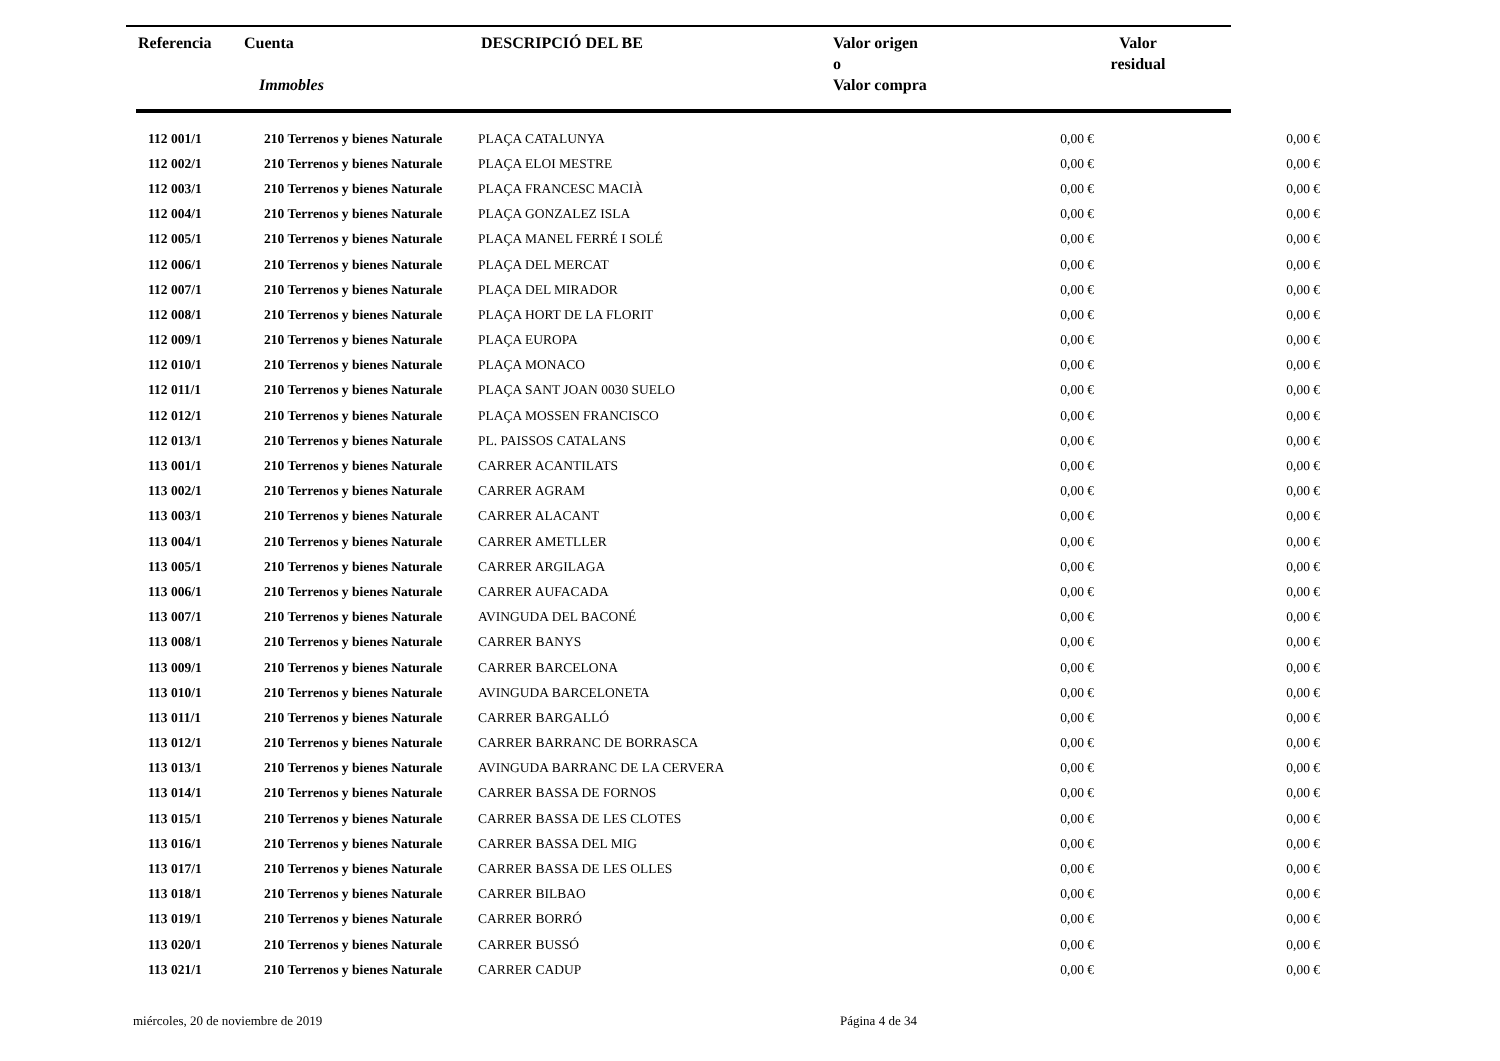| Referencia | Cuenta Immobles | DESCRIPCIÓ DEL BE | Valor origen o Valor compra | Valor residual |
| 112 001/1 | 210 Terrenos y bienes Naturale | PLAÇA CATALUNYA | 0,00 € | 0,00 € |
| 112 002/1 | 210 Terrenos y bienes Naturale | PLAÇA ELOI MESTRE | 0,00 € | 0,00 € |
| 112 003/1 | 210 Terrenos y bienes Naturale | PLAÇA FRANCESC MACIÀ | 0,00 € | 0,00 € |
| 112 004/1 | 210 Terrenos y bienes Naturale | PLAÇA GONZALEZ ISLA | 0,00 € | 0,00 € |
| 112 005/1 | 210 Terrenos y bienes Naturale | PLAÇA MANEL FERRÉ I SOLÉ | 0,00 € | 0,00 € |
| 112 006/1 | 210 Terrenos y bienes Naturale | PLAÇA DEL MERCAT | 0,00 € | 0,00 € |
| 112 007/1 | 210 Terrenos y bienes Naturale | PLAÇA DEL MIRADOR | 0,00 € | 0,00 € |
| 112 008/1 | 210 Terrenos y bienes Naturale | PLAÇA HORT DE LA FLORIT | 0,00 € | 0,00 € |
| 112 009/1 | 210 Terrenos y bienes Naturale | PLAÇA EUROPA | 0,00 € | 0,00 € |
| 112 010/1 | 210 Terrenos y bienes Naturale | PLAÇA MONACO | 0,00 € | 0,00 € |
| 112 011/1 | 210 Terrenos y bienes Naturale | PLAÇA SANT JOAN 0030 SUELO | 0,00 € | 0,00 € |
| 112 012/1 | 210 Terrenos y bienes Naturale | PLAÇA MOSSEN FRANCISCO | 0,00 € | 0,00 € |
| 112 013/1 | 210 Terrenos y bienes Naturale | PL. PAISSOS CATALANS | 0,00 € | 0,00 € |
| 113 001/1 | 210 Terrenos y bienes Naturale | CARRER ACANTILATS | 0,00 € | 0,00 € |
| 113 002/1 | 210 Terrenos y bienes Naturale | CARRER AGRAM | 0,00 € | 0,00 € |
| 113 003/1 | 210 Terrenos y bienes Naturale | CARRER ALACANT | 0,00 € | 0,00 € |
| 113 004/1 | 210 Terrenos y bienes Naturale | CARRER AMETLLER | 0,00 € | 0,00 € |
| 113 005/1 | 210 Terrenos y bienes Naturale | CARRER ARGILAGA | 0,00 € | 0,00 € |
| 113 006/1 | 210 Terrenos y bienes Naturale | CARRER AUFACADA | 0,00 € | 0,00 € |
| 113 007/1 | 210 Terrenos y bienes Naturale | AVINGUDA DEL BACONÉ | 0,00 € | 0,00 € |
| 113 008/1 | 210 Terrenos y bienes Naturale | CARRER BANYS | 0,00 € | 0,00 € |
| 113 009/1 | 210 Terrenos y bienes Naturale | CARRER BARCELONA | 0,00 € | 0,00 € |
| 113 010/1 | 210 Terrenos y bienes Naturale | AVINGUDA BARCELONETA | 0,00 € | 0,00 € |
| 113 011/1 | 210 Terrenos y bienes Naturale | CARRER BARGALLÓ | 0,00 € | 0,00 € |
| 113 012/1 | 210 Terrenos y bienes Naturale | CARRER BARRANC DE BORRASCA | 0,00 € | 0,00 € |
| 113 013/1 | 210 Terrenos y bienes Naturale | AVINGUDA BARRANC DE LA CERVERA | 0,00 € | 0,00 € |
| 113 014/1 | 210 Terrenos y bienes Naturale | CARRER BASSA DE FORNOS | 0,00 € | 0,00 € |
| 113 015/1 | 210 Terrenos y bienes Naturale | CARRER BASSA DE LES CLOTES | 0,00 € | 0,00 € |
| 113 016/1 | 210 Terrenos y bienes Naturale | CARRER BASSA DEL MIG | 0,00 € | 0,00 € |
| 113 017/1 | 210 Terrenos y bienes Naturale | CARRER BASSA DE LES OLLES | 0,00 € | 0,00 € |
| 113 018/1 | 210 Terrenos y bienes Naturale | CARRER BILBAO | 0,00 € | 0,00 € |
| 113 019/1 | 210 Terrenos y bienes Naturale | CARRER BORRÓ | 0,00 € | 0,00 € |
| 113 020/1 | 210 Terrenos y bienes Naturale | CARRER BUSSÓ | 0,00 € | 0,00 € |
| 113 021/1 | 210 Terrenos y bienes Naturale | CARRER CADUP | 0,00 € | 0,00 € |
miércoles, 20 de noviembre de 2019
Página 4 de 34